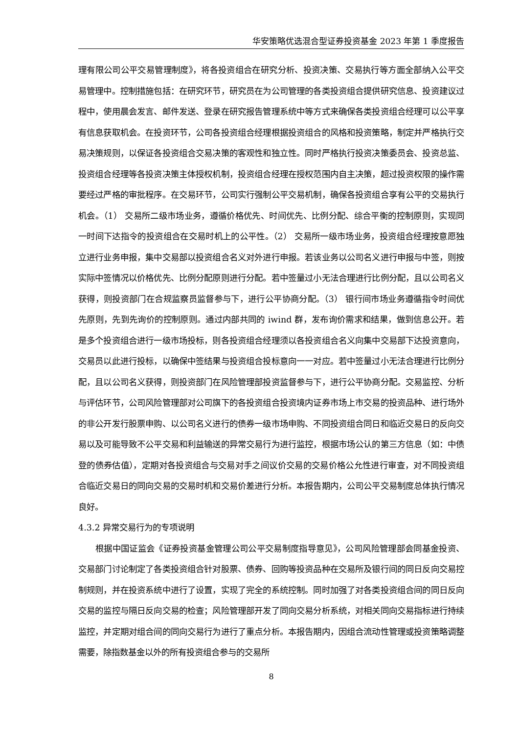华安策略优选混合型证券投资基金 2023 年第 1 季度报告
理有限公司公平交易管理制度》，将各投资组合在研究分析、投资决策、交易执行等方面全部纳入公平交易管理中。控制措施包括：在研究环节，研究员在为公司管理的各类投资组合提供研究信息、投资建议过程中，使用晨会发言、邮件发送、登录在研究报告管理系统中等方式来确保各类投资组合经理可以公平享有信息获取机会。在投资环节，公司各投资组合经理根据投资组合的风格和投资策略，制定并严格执行交易决策规则，以保证各投资组合交易决策的客观性和独立性。同时严格执行投资决策委员会、投资总监、投资组合经理等各投资决策主体授权机制，投资组合经理在授权范围内自主决策，超过投资权限的操作需要经过严格的审批程序。在交易环节，公司实行强制公平交易机制，确保各投资组合享有公平的交易执行机会。（1） 交易所二级市场业务，遵循价格优先、时间优先、比例分配、综合平衡的控制原则，实现同一时间下达指令的投资组合在交易时机上的公平性。（2） 交易所一级市场业务，投资组合经理按意愿独立进行业务申报，集中交易部以投资组合名义对外进行申报。若该业务以公司名义进行申报与中签，则按实际中签情况以价格优先、比例分配原则进行分配。若中签量过小无法合理进行比例分配，且以公司名义获得，则投资部门在合规监察员监督参与下，进行公平协商分配。（3） 银行间市场业务遵循指令时间优先原则，先到先询价的控制原则。通过内部共同的 iwind 群，发布询价需求和结果，做到信息公开。若是多个投资组合进行一级市场投标，则各投资组合经理须以各投资组合名义向集中交易部下达投资意向，交易员以此进行投标，以确保中签结果与投资组合投标意向一一对应。若中签量过小无法合理进行比例分配，且以公司名义获得，则投资部门在风险管理部投资监督参与下，进行公平协商分配。交易监控、分析与评估环节，公司风险管理部对公司旗下的各投资组合投资境内证券市场上市交易的投资品种、进行场外的非公开发行股票申购、以公司名义进行的债券一级市场申购、不同投资组合同日和临近交易日的反向交易以及可能导致不公平交易和利益输送的异常交易行为进行监控，根据市场公认的第三方信息（如：中债登的债券估值），定期对各投资组合与交易对手之间议价交易的交易价格公允性进行审查，对不同投资组合临近交易日的同向交易的交易时机和交易价差进行分析。本报告期内，公司公平交易制度总体执行情况良好。
4.3.2 异常交易行为的专项说明
根据中国证监会《证券投资基金管理公司公平交易制度指导意见》，公司风险管理部会同基金投资、交易部门讨论制定了各类投资组合针对股票、债券、回购等投资品种在交易所及银行间的同日反向交易控制规则，并在投资系统中进行了设置，实现了完全的系统控制。同时加强了对各类投资组合间的同日反向交易的监控与隔日反向交易的检查；风险管理部开发了同向交易分析系统，对相关同向交易指标进行持续监控，并定期对组合间的同向交易行为进行了重点分析。本报告期内，因组合流动性管理或投资策略调整需要，除指数基金以外的所有投资组合参与的交易所
8